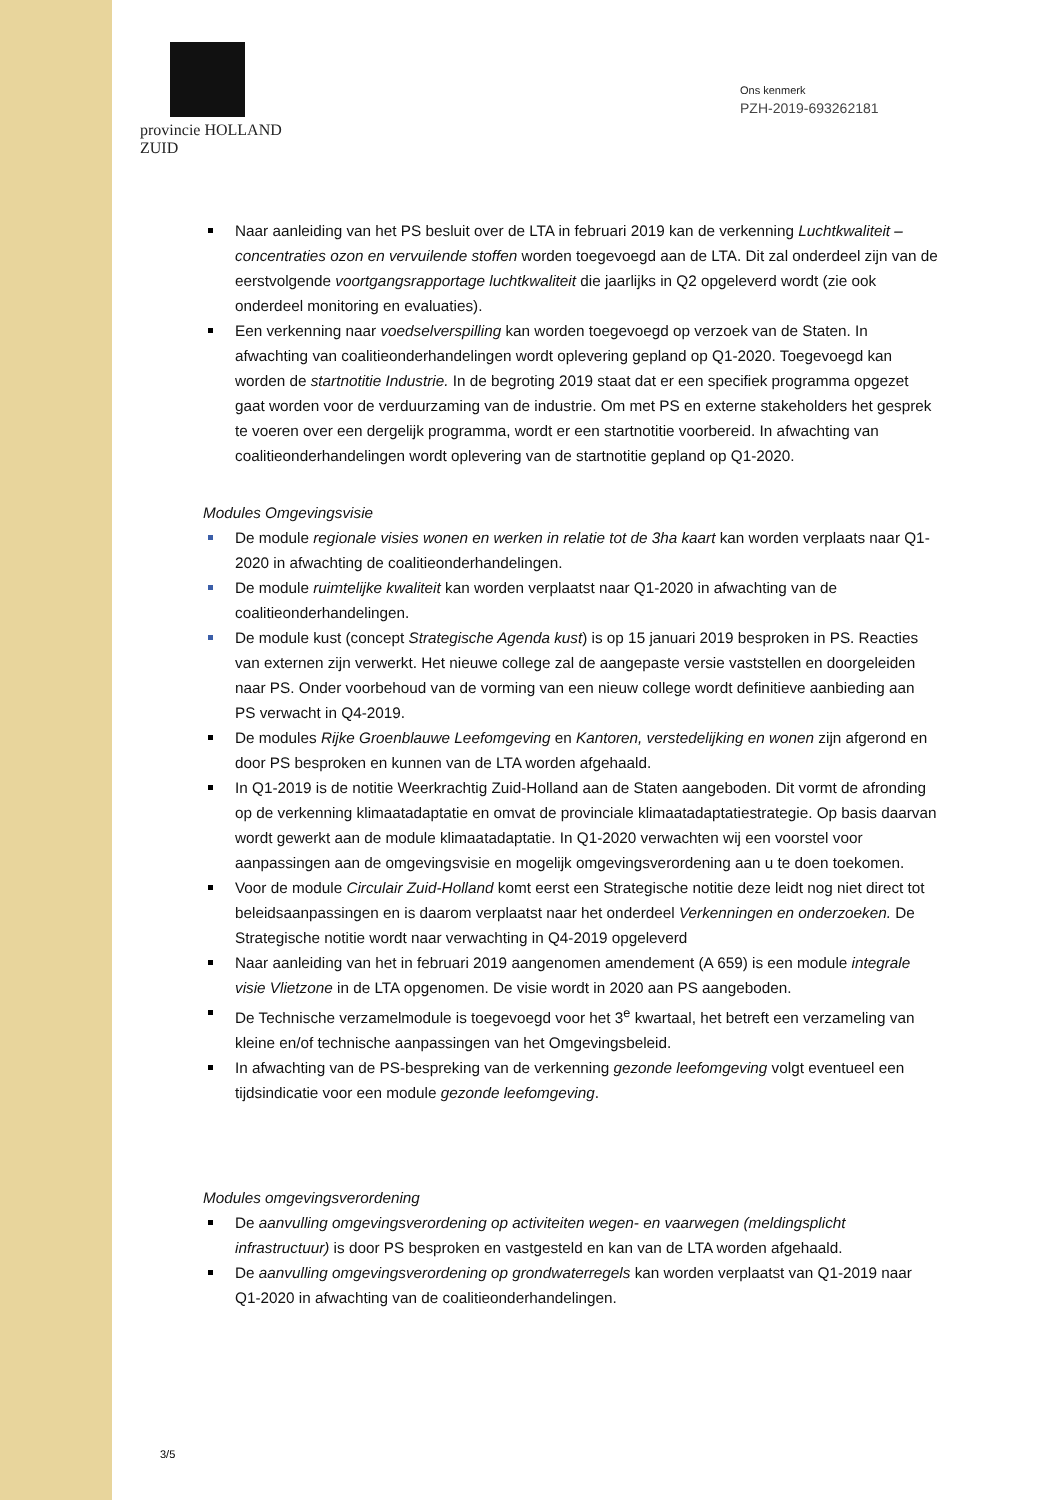provincie HOLLAND
ZUID
Ons kenmerk
PZH-2019-693262181
Naar aanleiding van het PS besluit over de LTA in februari 2019 kan de verkenning Luchtkwaliteit – concentraties ozon en vervuilende stoffen worden toegevoegd aan de LTA. Dit zal onderdeel zijn van de eerstvolgende voortgangsrapportage luchtkwaliteit die jaarlijks in Q2 opgeleverd wordt (zie ook onderdeel monitoring en evaluaties).
Een verkenning naar voedselverspilling kan worden toegevoegd op verzoek van de Staten. In afwachting van coalitieonderhandelingen wordt oplevering gepland op Q1-2020. Toegevoegd kan worden de startnotitie Industrie. In de begroting 2019 staat dat er een specifiek programma opgezet gaat worden voor de verduurzaming van de industrie. Om met PS en externe stakeholders het gesprek te voeren over een dergelijk programma, wordt er een startnotitie voorbereid. In afwachting van coalitieonderhandelingen wordt oplevering van de startnotitie gepland op Q1-2020.
Modules Omgevingsvisie
De module regionale visies wonen en werken in relatie tot de 3ha kaart kan worden verplaats naar Q1-2020 in afwachting de coalitieonderhandelingen.
De module ruimtelijke kwaliteit kan worden verplaatst naar Q1-2020 in afwachting van de coalitieonderhandelingen.
De module kust (concept Strategische Agenda kust) is op 15 januari 2019 besproken in PS. Reacties van externen zijn verwerkt. Het nieuwe college zal de aangepaste versie vaststellen en doorgeleiden naar PS. Onder voorbehoud van de vorming van een nieuw college wordt definitieve aanbieding aan PS verwacht in Q4-2019.
De modules Rijke Groenblauwe Leefomgeving en Kantoren, verstedelijking en wonen zijn afgerond en door PS besproken en kunnen van de LTA worden afgehaald.
In Q1-2019 is de notitie Weerkrachtig Zuid-Holland aan de Staten aangeboden. Dit vormt de afronding op de verkenning klimaatadaptatie en omvat de provinciale klimaatadaptatiestrategie. Op basis daarvan wordt gewerkt aan de module klimaatadaptatie. In Q1-2020 verwachten wij een voorstel voor aanpassingen aan de omgevingsvisie en mogelijk omgevingsverordening aan u te doen toekomen.
Voor de module Circulair Zuid-Holland komt eerst een Strategische notitie deze leidt nog niet direct tot beleidsaanpassingen en is daarom verplaatst naar het onderdeel Verkenningen en onderzoeken. De Strategische notitie wordt naar verwachting in Q4-2019 opgeleverd
Naar aanleiding van het in februari 2019 aangenomen amendement (A 659) is een module integrale visie Vlietzone in de LTA opgenomen. De visie wordt in 2020 aan PS aangeboden.
De Technische verzamelmodule is toegevoegd voor het 3<sup>e</sup> kwartaal, het betreft een verzameling van kleine en/of technische aanpassingen van het Omgevingsbeleid.
In afwachting van de PS-bespreking van de verkenning gezonde leefomgeving volgt eventueel een tijdsindicatie voor een module gezonde leefomgeving.
Modules omgevingsverordening
De aanvulling omgevingsverordening op activiteiten wegen- en vaarwegen (meldingsplicht infrastructuur) is door PS besproken en vastgesteld en kan van de LTA worden afgehaald.
De aanvulling omgevingsverordening op grondwaterregels kan worden verplaatst van Q1-2019 naar Q1-2020 in afwachting van de coalitieonderhandelingen.
3/5